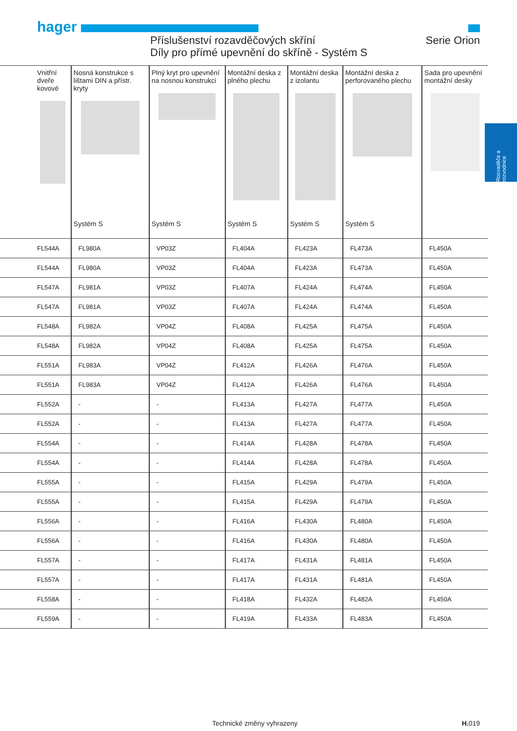hager
Příslušenství rozavděčových skříní
Díly pro přímé upevnění do skříně - Systém S
Serie Orion
Rozvaděče a rozvodnice
| Vnitřní dveře kovové | Nosná konstrukce s lištami DIN a přístr. kryty Systém S | Plný kryt pro upevnění na nosnou konstrukci Systém S | Montážní deska z plného plechu Systém S | Montážní deska z izolantu Systém S | Montážní deska z perforovaného plechu Systém S | Sada pro upevnění montážní desky |
| --- | --- | --- | --- | --- | --- | --- |
| FL544A | FL980A | VP03Z | FL404A | FL423A | FL473A | FL450A |
| FL544A | FL980A | VP03Z | FL404A | FL423A | FL473A | FL450A |
| FL547A | FL981A | VP03Z | FL407A | FL424A | FL474A | FL450A |
| FL547A | FL981A | VP03Z | FL407A | FL424A | FL474A | FL450A |
| FL548A | FL982A | VP04Z | FL408A | FL425A | FL475A | FL450A |
| FL548A | FL982A | VP04Z | FL408A | FL425A | FL475A | FL450A |
| FL551A | FL983A | VP04Z | FL412A | FL426A | FL476A | FL450A |
| FL551A | FL983A | VP04Z | FL412A | FL426A | FL476A | FL450A |
| FL552A | - | - | FL413A | FL427A | FL477A | FL450A |
| FL552A | - | - | FL413A | FL427A | FL477A | FL450A |
| FL554A | - | - | FL414A | FL428A | FL478A | FL450A |
| FL554A | - | - | FL414A | FL428A | FL478A | FL450A |
| FL555A | - | - | FL415A | FL429A | FL479A | FL450A |
| FL555A | - | - | FL415A | FL429A | FL479A | FL450A |
| FL556A | - | - | FL416A | FL430A | FL480A | FL450A |
| FL556A | - | - | FL416A | FL430A | FL480A | FL450A |
| FL557A | - | - | FL417A | FL431A | FL481A | FL450A |
| FL557A | - | - | FL417A | FL431A | FL481A | FL450A |
| FL558A | - | - | FL418A | FL432A | FL482A | FL450A |
| FL559A | - | - | FL419A | FL433A | FL483A | FL450A |
Technické změny vyhrazeny H. 019